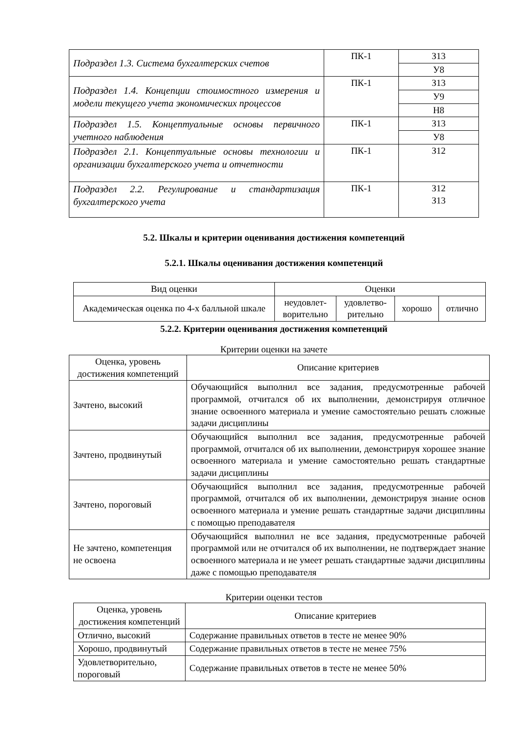| Подраздел 1.3. Система бухгалтерских счетов | ПК-1 | З13 |
| | | У8 |
| Подраздел 1.4. Концепции стоимостного измерения и модели текущего учета экономических процессов | ПК-1 | З13 |
| | | У9 |
| | | Н8 |
| Подраздел 1.5. Концептуальные основы первичного учетного наблюдения | ПК-1 | З13 |
| | | У8 |
| Подраздел 2.1. Концептуальные основы технологии и организации бухгалтерского учета и отчетности | ПК-1 | З12 |
| Подраздел 2.2. Регулирование и стандартизация бухгалтерского учета | ПК-1 | З12 З13 |
5.2. Шкалы и критерии оценивания достижения компетенций
5.2.1. Шкалы оценивания достижения компетенций
| Вид оценки | Оценки | | | |
| Академическая оценка по 4-х балльной шкале | неудовлет- ворительно | удовлетво- рительно | хорошо | отлично |
5.2.2. Критерии оценивания достижения компетенций
Критерии оценки на зачете
| Оценка, уровень достижения компетенций | Описание критериев |
| Зачтено, высокий | Обучающийся выполнил все задания, предусмотренные рабочей программой, отчитался об их выполнении, демонстрируя отличное знание освоенного материала и умение самостоятельно решать сложные задачи дисциплины |
| Зачтено, продвинутый | Обучающийся выполнил все задания, предусмотренные рабочей программой, отчитался об их выполнении, демонстрируя хорошее знание освоенного материала и умение самостоятельно решать стандартные задачи дисциплины |
| Зачтено, пороговый | Обучающийся выполнил все задания, предусмотренные рабочей программой, отчитался об их выполнении, демонстрируя знание основ освоенного материала и умение решать стандартные задачи дисциплины с помощью преподавателя |
| Не зачтено, компетенция не освоена | Обучающийся выполнил не все задания, предусмотренные рабочей программой или не отчитался об их выполнении, не подтверждает знание освоенного материала и не умеет решать стандартные задачи дисциплины даже с помощью преподавателя |
Критерии оценки тестов
| Оценка, уровень достижения компетенций | Описание критериев |
| Отлично, высокий | Содержание правильных ответов в тесте не менее 90% |
| Хорошо, продвинутый | Содержание правильных ответов в тесте не менее 75% |
| Удовлетворительно, пороговый | Содержание правильных ответов в тесте не менее 50% |